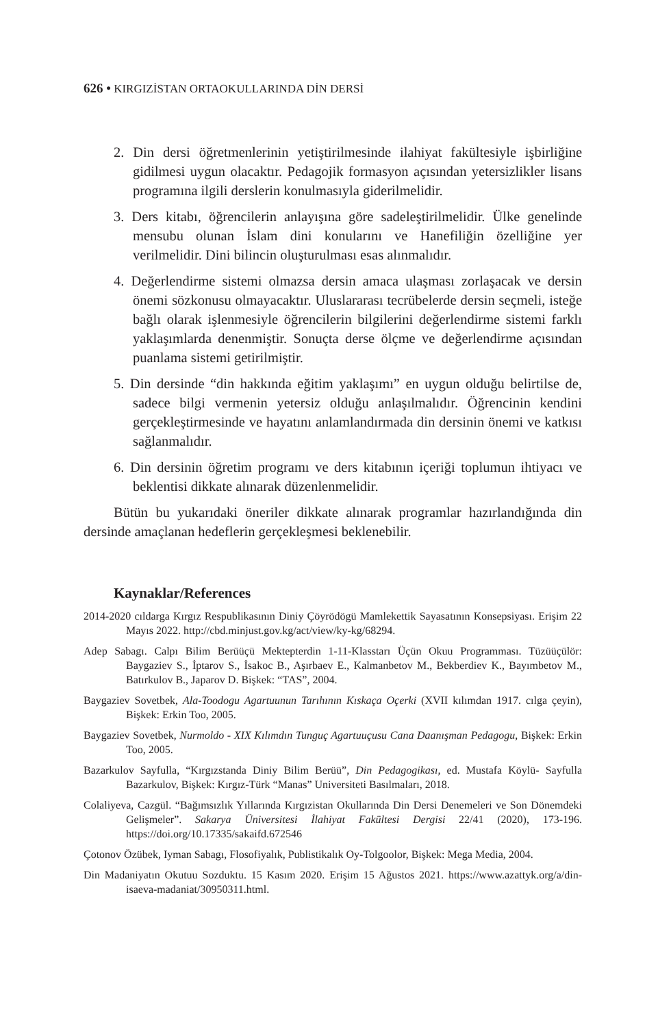626 • KIRGIZİSTAN ORTAOKULLARINDA DİN DERSİ
2. Din dersi öğretmenlerinin yetiştirilmesinde ilahiyat fakültesiyle işbirliğine gidilmesi uygun olacaktır. Pedagojik formasyon açısından yetersizlikler lisans programına ilgili derslerin konulmasıyla giderilmelidir.
3. Ders kitabı, öğrencilerin anlayışına göre sadeleştirilmelidir. Ülke genelinde mensubu olunan İslam dini konularını ve Hanefiliğin özelliğine yer verilmelidir. Dini bilincin oluşturulması esas alınmalıdır.
4. Değerlendirme sistemi olmazsa dersin amaca ulaşması zorlaşacak ve dersin önemi sözkonusu olmayacaktır. Uluslararası tecrübelerde dersin seçmeli, isteğe bağlı olarak işlenmesiyle öğrencilerin bilgilerini değerlendirme sistemi farklı yaklaşımlarda denenmiştir. Sonuçta derse ölçme ve değerlendirme açısından puanlama sistemi getirilmiştir.
5. Din dersinde “din hakkında eğitim yaklaşımı” en uygun olduğu belirtilse de, sadece bilgi vermenin yetersiz olduğu anlaşılmalıdır. Öğrencinin kendini gerçekleştirmesinde ve hayatını anlamlandırmada din dersinin önemi ve katkısı sağlanmalıdır.
6. Din dersinin öğretim programı ve ders kitabının içeriği toplumun ihtiyacı ve beklentisi dikkate alınarak düzenlenmelidir.
Bütün bu yukarıdaki öneriler dikkate alınarak programlar hazırlandığında din dersinde amaçlanan hedeflerin gerçekleşmesi beklenebilir.
Kaynaklar/References
2014-2020 cıldarga Kırgız Respublikasının Diniy Çöyrödögü Mamlekettik Sayasatının Konsepsiyası. Erişim 22 Mayıs 2022. http://cbd.minjust.gov.kg/act/view/ky-kg/68294.
Adep Sabagı. Calpı Bilim Berüüçü Mektepterdin 1-11-Klasstarı Üçün Okuu Programması. Tüzüüçülör: Baygaziev S., İptarov S., İsakoc B., Aşırbaev E., Kalmanbetov M., Bekberdiev K., Bayımbetov M., Batırkulov B., Japarov D. Bişkek: “TAS”, 2004.
Baygaziev Sovetbek, Ala-Toodogu Agartuunun Tarıhının Kıskaça Oçerki (XVII kılımdan 1917. cılga çeyin), Bişkek: Erkin Too, 2005.
Baygaziev Sovetbek, Nurmoldo - XIX Kılımdın Tunguç Agartuuçusu Cana Daanışman Pedagogu, Bişkek: Erkin Too, 2005.
Bazarkulov Sayfulla, “Kırgızstanda Diniy Bilim Berüü”, Din Pedagogikası, ed. Mustafa Köylü- Sayfulla Bazarkulov, Bişkek: Kırgız-Türk “Manas” Universiteti Basılmaları, 2018.
Colaliyeva, Cazgül. “Bağımsızlık Yıllarında Kırgızistan Okullarında Din Dersi Denemeleri ve Son Dönemdeki Gelişmeler”. Sakarya Üniversitesi İlahiyat Fakültesi Dergisi 22/41 (2020), 173-196. https://doi.org/10.17335/sakaifd.672546
Çotonov Özübek, Iyman Sabagı, Flosofiyalık, Publistikalık Oy-Tolgoolor, Bişkek: Mega Media, 2004.
Din Madaniyatın Okutuu Sozduktu. 15 Kasım 2020. Erişim 15 Ağustos 2021. https://www.azattyk.org/a/din-isaeva-madaniat/30950311.html.